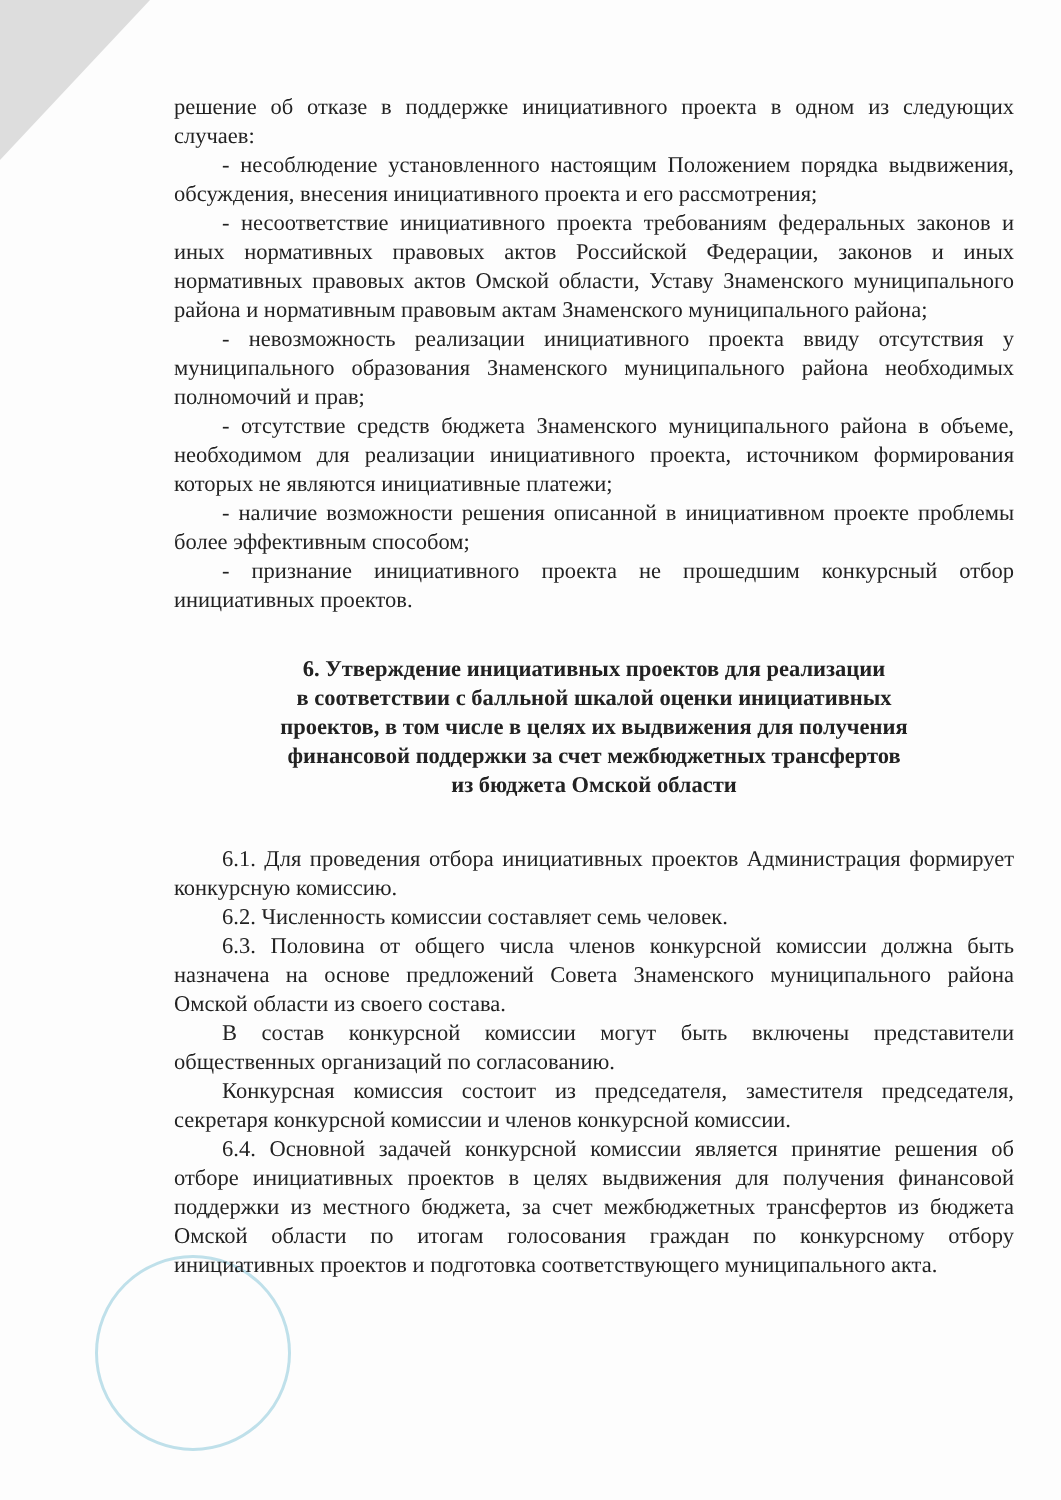решение об отказе в поддержке инициативного проекта в одном из следующих случаев:
- несоблюдение установленного настоящим Положением порядка выдвижения, обсуждения, внесения инициативного проекта и его рассмотрения;
- несоответствие инициативного проекта требованиям федеральных законов и иных нормативных правовых актов Российской Федерации, законов и иных нормативных правовых актов Омской области, Уставу Знаменского муниципального района и нормативным правовым актам Знаменского муниципального района;
- невозможность реализации инициативного проекта ввиду отсутствия у муниципального образования Знаменского муниципального района необходимых полномочий и прав;
- отсутствие средств бюджета Знаменского муниципального района в объеме, необходимом для реализации инициативного проекта, источником формирования которых не являются инициативные платежи;
- наличие возможности решения описанной в инициативном проекте проблемы более эффективным способом;
- признание инициативного проекта не прошедшим конкурсный отбор инициативных проектов.
6. Утверждение инициативных проектов для реализации
в соответствии с балльной шкалой оценки инициативных
проектов, в том числе в целях их выдвижения для получения
финансовой поддержки за счет межбюджетных трансфертов
из бюджета Омской области
6.1. Для проведения отбора инициативных проектов Администрация формирует конкурсную комиссию.
6.2. Численность комиссии составляет семь человек.
6.3. Половина от общего числа членов конкурсной комиссии должна быть назначена на основе предложений Совета Знаменского муниципального района Омской области из своего состава.
В состав конкурсной комиссии могут быть включены представители общественных организаций по согласованию.
Конкурсная комиссия состоит из председателя, заместителя председателя, секретаря конкурсной комиссии и членов конкурсной комиссии.
6.4. Основной задачей конкурсной комиссии является принятие решения об отборе инициативных проектов в целях выдвижения для получения финансовой поддержки из местного бюджета, за счет межбюджетных трансфертов из бюджета Омской области по итогам голосования граждан по конкурсному отбору инициативных проектов и подготовка соответствующего муниципального акта.